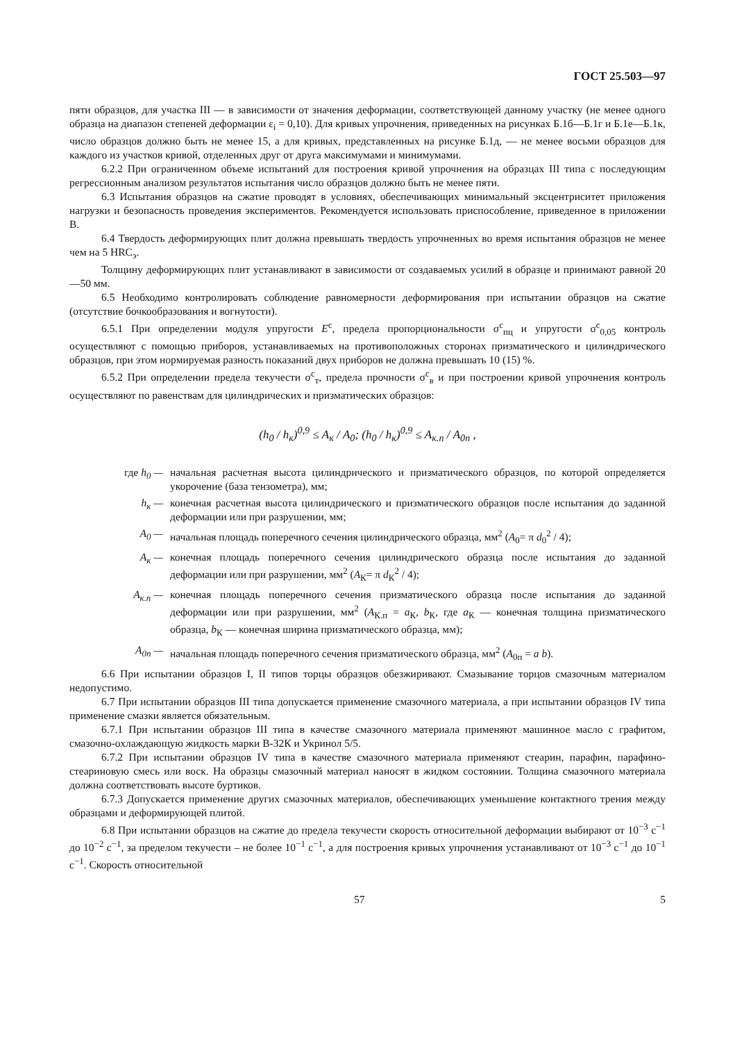ГОСТ 25.503—97
пяти образцов, для участка III — в зависимости от значения деформации, соответствующей данному участку (не менее одного образца на диапазон степеней деформации ε<sub>i</sub> = 0,10). Для кривых упрочнения, приведенных на рисунках Б.1б—Б.1г и Б.1е—Б.1к, число образцов должно быть не менее 15, а для кривых, представленных на рисунке Б.1д, — не менее восьми образцов для каждого из участков кривой, отделенных друг от друга максимумами и минимумами.
6.2.2 При ограниченном объеме испытаний для построения кривой упрочнения на образцах III типа с последующим регрессионным анализом результатов испытания число образцов должно быть не менее пяти.
6.3 Испытания образцов на сжатие проводят в условиях, обеспечивающих минимальный эксцентриситет приложения нагрузки и безопасность проведения экспериментов. Рекомендуется использовать приспособление, приведенное в приложении В.
6.4 Твердость деформирующих плит должна превышать твердость упрочненных во время испытания образцов не менее чем на 5 HRC<sub>э</sub>.
Толщину деформирующих плит устанавливают в зависимости от создаваемых усилий в образце и принимают равной 20—50 мм.
6.5 Необходимо контролировать соблюдение равномерности деформирования при испытании образцов на сжатие (отсутствие бочкообразования и вогнутости).
6.5.1 При определении модуля упругости E<sup>с</sup>, предела пропорциональности σ<sup>с</sup><sub>пц</sub> и упругости σ<sup>с</sup><sub>0,05</sub> контроль осуществляют с помощью приборов, устанавливаемых на противоположных сторонах призматического и цилиндрического образцов, при этом нормируемая разность показаний двух приборов не должна превышать 10 (15) %.
6.5.2 При определении предела текучести σ<sup>с</sup><sub>т</sub>, предела прочности σ<sup>с</sup><sub>в</sub> и при построении кривой упрочнения контроль осуществляют по равенствам для цилиндрических и призматических образцов:
(h<sub>0</sub> / h<sub>к</sub>)<sup>0,9</sup> ≤ A<sub>к</sub> / A<sub>0</sub>; (h<sub>0</sub> / h<sub>к</sub>)<sup>0,9</sup> ≤ A<sub>к.п</sub> / A<sub>0п</sub> ,
где h<sub>0</sub> — начальная расчетная высота цилиндрического и призматического образцов, по которой определяется укорочение (база тензометра), мм;
h<sub>к</sub> — конечная расчетная высота цилиндрического и призматического образцов после испытания до заданной деформации или при разрушении, мм;
A<sub>0</sub> — начальная площадь поперечного сечения цилиндрического образца, мм<sup>2</sup> (A<sub>0</sub>= π d<sub>0</sub><sup>2</sup> / 4);
A<sub>к</sub> — конечная площадь поперечного сечения цилиндрического образца после испытания до заданной деформации или при разрушении, мм<sup>2</sup> (A<sub>К</sub>= π d<sub>К</sub><sup>2</sup> / 4);
A<sub>к.п</sub> — конечная площадь поперечного сечения призматического образца после испытания до заданной деформации или при разрушении, мм<sup>2</sup> (A<sub>К.п</sub> = a<sub>К</sub>, b<sub>К</sub>, где a<sub>К</sub> — конечная толщина призматического образца, b<sub>К</sub> — конечная ширина призматического образца, мм);
A<sub>0п</sub> — начальная площадь поперечного сечения призматического образца, мм<sup>2</sup> (A<sub>0п</sub> = a b).
6.6 При испытании образцов I, II типов торцы образцов обезжиривают. Смазывание торцов смазочным материалом недопустимо.
6.7 При испытании образцов III типа допускается применение смазочного материала, а при испытании образцов IV типа применение смазки является обязательным.
6.7.1 При испытании образцов III типа в качестве смазочного материала применяют машинное масло с графитом, смазочно-охлаждающую жидкость марки В-32К и Укринол 5/5.
6.7.2 При испытании образцов IV типа в качестве смазочного материала применяют стеарин, парафин, парафино-стеариновую смесь или воск. На образцы смазочный материал наносят в жидком состоянии. Толщина смазочного материала должна соответствовать высоте буртиков.
6.7.3 Допускается применение других смазочных материалов, обеспечивающих уменьшение контактного трения между образцами и деформирующей плитой.
6.8 При испытании образцов на сжатие до предела текучести скорость относительной деформации выбирают от 10<sup>−3</sup> с<sup>−1</sup> до 10<sup>−2</sup> с<sup>−1</sup>, за пределом текучести – не более 10<sup>−1</sup> с<sup>−1</sup>, а для построения кривых упрочнения устанавливают от 10<sup>−3</sup> с<sup>−1</sup> до 10<sup>−1</sup> с<sup>−1</sup>. Скорость относительной
57 5